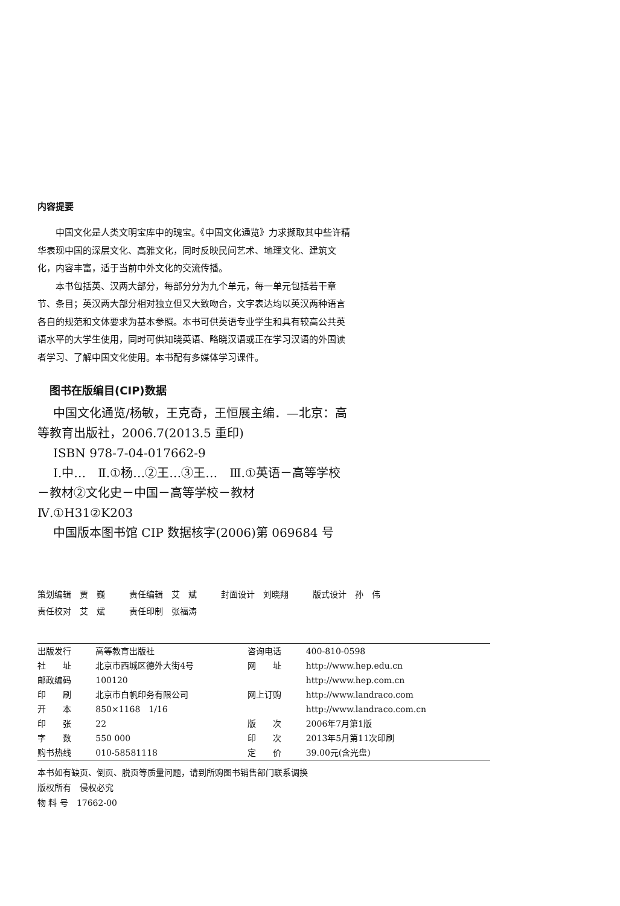内容提要
中国文化是人类文明宝库中的瑰宝。《中国文化通览》力求撷取其中些许精华表现中国的深层文化、高雅文化，同时反映民间艺术、地理文化、建筑文化，内容丰富，适于当前中外文化的交流传播。
本书包括英、汉两大部分，每部分分为九个单元，每一单元包括若干章节、条目；英汉两大部分相对独立但又大致吻合，文字表达均以英汉两种语言各自的规范和文体要求为基本参照。本书可供英语专业学生和具有较高公共英语水平的大学生使用，同时可供知晓英语、略晓汉语或正在学习汉语的外国读者学习、了解中国文化使用。本书配有多媒体学习课件。
图书在版编目(CIP)数据
中国文化通览/杨敏，王克奇，王恒展主编．—北京：高等教育出版社，2006.7(2013.5 重印)
ISBN 978-7-04-017662-9
Ⅰ.中…　Ⅱ.①杨…②王…③王…　Ⅲ.①英语－高等学校－教材②文化史－中国－高等学校－教材　Ⅳ.①H31②K203
中国版本图书馆 CIP 数据核字(2006)第 069684 号
| 策划编辑 贾 巍 | 责任编辑 艾 斌 | 封面设计 刘晓翔 | 版式设计 孙 伟 |
| 责任校对 艾 斌 | 责任印制 张福涛 | | |
| 出版发行 | 高等教育出版社 | 咨询电话 | 400-810-0598 |
| 社 址 | 北京市西城区德外大街4号 | 网 址 | http://www.hep.edu.cn |
| 邮政编码 | 100120 | | http://www.hep.com.cn |
| 印 刷 | 北京市白帆印务有限公司 | 网上订购 | http://www.landraco.com |
| 开 本 | 850×1168 1/16 | | http://www.landraco.com.cn |
| 印 张 | 22 | 版 次 | 2006年7月第1版 |
| 字 数 | 550 000 | 印 次 | 2013年5月第11次印刷 |
| 购书热线 | 010-58581118 | 定 价 | 39.00元(含光盘) |
本书如有缺页、倒页、脱页等质量问题，请到所购图书销售部门联系调换
版权所有　侵权必究
物 料 号　17662-00